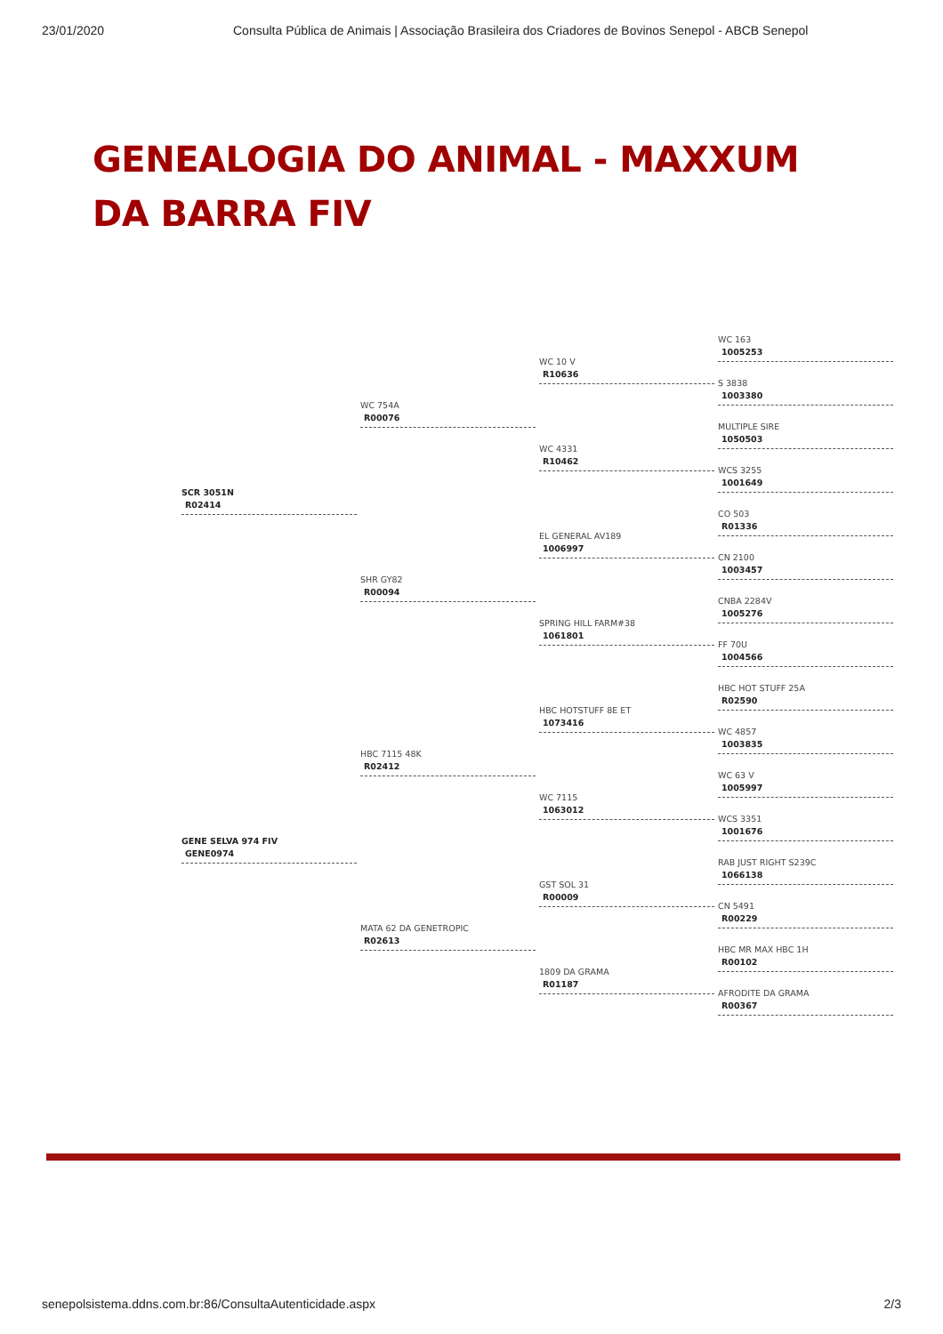23/01/2020 Consulta Pública de Animais | Associação Brasileira dos Criadores de Bovinos Senepol - ABCB Senepol
GENEALOGIA DO ANIMAL - MAXXUM
DA BARRA FIV
SCR 3051N
R02414
WC 754A
R00076
WC 10 V
R10636
WC 163
1005253
S 3838
1003380
WC 4331
R10462
MULTIPLE SIRE
1050503
WCS 3255
1001649
SHR GY82
R00094
EL GENERAL AV189
1006997
CO 503
R01336
CN 2100
1003457
SPRING HILL FARM#38
1061801
CNBA 2284V
1005276
FF 70U
1004566
GENE SELVA 974 FIV
GENE0974
HBC 7115 48K
R02412
HBC HOTSTUFF 8E ET
1073416
HBC HOT STUFF 25A
R02590
WC 4857
1003835
WC 7115
1063012
WC 63 V
1005997
WCS 3351
1001676
MATA 62 DA GENETROPIC
R02613
GST SOL 31
R00009
RAB JUST RIGHT S239C
1066138
CN 5491
R00229
1809 DA GRAMA
R01187
HBC MR MAX HBC 1H
R00102
AFRODITE DA GRAMA
R00367
senepolsistema.ddns.com.br:86/ConsultaAutenticidade.aspx 2/3